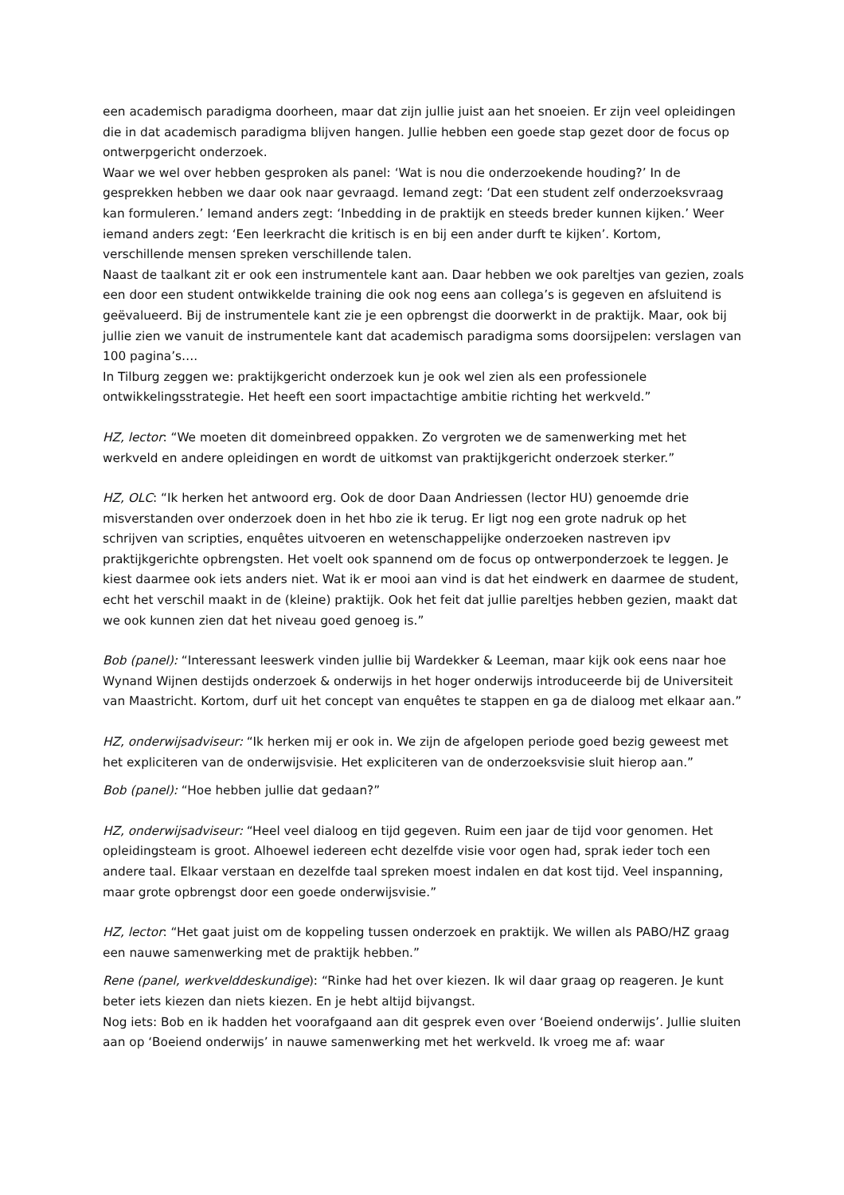een academisch paradigma doorheen, maar dat zijn jullie juist aan het snoeien. Er zijn veel opleidingen die in dat academisch paradigma blijven hangen. Jullie hebben een goede stap gezet door de focus op ontwerpgericht onderzoek.
Waar we wel over hebben gesproken als panel: ‘Wat is nou die onderzoekende houding?’ In de gesprekken hebben we daar ook naar gevraagd. Iemand zegt: ‘Dat een student zelf onderzoeksvraag kan formuleren.’ Iemand anders zegt: ‘Inbedding in de praktijk en steeds breder kunnen kijken.’ Weer iemand anders zegt: ‘Een leerkracht die kritisch is en bij een ander durft te kijken’. Kortom, verschillende mensen spreken verschillende talen.
Naast de taalkant zit er ook een instrumentele kant aan. Daar hebben we ook pareltjes van gezien, zoals een door een student ontwikkelde training die ook nog eens aan collega’s is gegeven en afsluitend is geëvalueerd. Bij de instrumentele kant zie je een opbrengst die doorwerkt in de praktijk. Maar, ook bij jullie zien we vanuit de instrumentele kant dat academisch paradigma soms doorsijpelen: verslagen van 100 pagina’s….
In Tilburg zeggen we: praktijkgericht onderzoek kun je ook wel zien als een professionele ontwikkelingsstrategie. Het heeft een soort impactachtige ambitie richting het werkveld.”
HZ, lector: “We moeten dit domeinbreed oppakken. Zo vergroten we de samenwerking met het werkveld en andere opleidingen en wordt de uitkomst van praktijkgericht onderzoek sterker.”
HZ, OLC: “Ik herken het antwoord erg. Ook de door Daan Andriessen (lector HU) genoemde drie misverstanden over onderzoek doen in het hbo zie ik terug. Er ligt nog een grote nadruk op het schrijven van scripties, enquêtes uitvoeren en wetenschappelijke onderzoeken nastreven ipv praktijkgerichte opbrengsten. Het voelt ook spannend om de focus op ontwerponderzoek te leggen. Je kiest daarmee ook iets anders niet. Wat ik er mooi aan vind is dat het eindwerk en daarmee de student, echt het verschil maakt in de (kleine) praktijk. Ook het feit dat jullie pareltjes hebben gezien, maakt dat we ook kunnen zien dat het niveau goed genoeg is.”
Bob (panel): “Interessant leeswerk vinden jullie bij Wardekker & Leeman, maar kijk ook eens naar hoe Wynand Wijnen destijds onderzoek & onderwijs in het hoger onderwijs introduceerde bij de Universiteit van Maastricht. Kortom, durf uit het concept van enquêtes te stappen en ga de dialoog met elkaar aan.”
HZ, onderwijsadviseur: “Ik herken mij er ook in. We zijn de afgelopen periode goed bezig geweest met het expliciteren van de onderwijsvisie. Het expliciteren van de onderzoeksvisie sluit hierop aan.”
Bob (panel): “Hoe hebben jullie dat gedaan?”
HZ, onderwijsadviseur: “Heel veel dialoog en tijd gegeven. Ruim een jaar de tijd voor genomen. Het opleidingsteam is groot. Alhoewel iedereen echt dezelfde visie voor ogen had, sprak ieder toch een andere taal. Elkaar verstaan en dezelfde taal spreken moest indalen en dat kost tijd. Veel inspanning, maar grote opbrengst door een goede onderwijsvisie.”
HZ, lector: “Het gaat juist om de koppeling tussen onderzoek en praktijk. We willen als PABO/HZ graag een nauwe samenwerking met de praktijk hebben.”
Rene (panel, werkvelddeskundige): “Rinke had het over kiezen. Ik wil daar graag op reageren. Je kunt beter iets kiezen dan niets kiezen. En je hebt altijd bijvangst.
Nog iets: Bob en ik hadden het voorafgaand aan dit gesprek even over ‘Boeiend onderwijs’. Jullie sluiten aan op ‘Boeiend onderwijs’ in nauwe samenwerking met het werkveld. Ik vroeg me af: waar